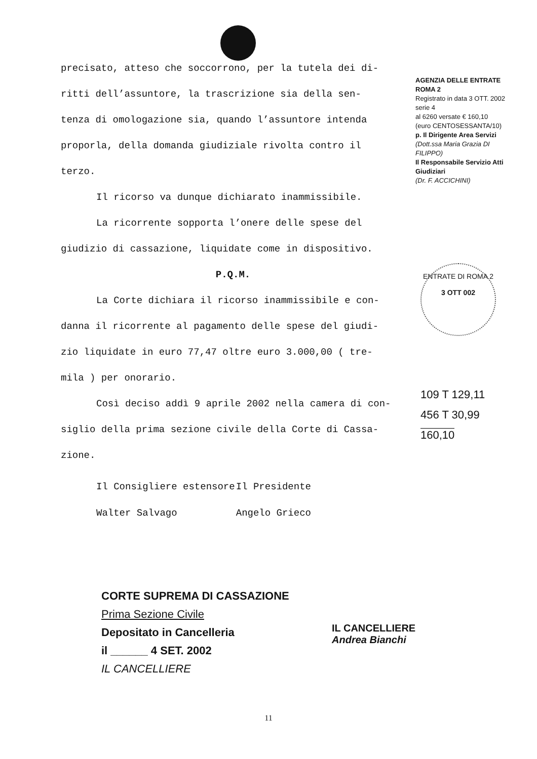precisato, atteso che soccorrono, per la tutela dei di-
ritti dell’assuntore, la trascrizione sia della sen-
tenza di omologazione sia, quando l’assuntore intenda
proporla, della domanda giudiziale rivolta contro il
terzo.
Il ricorso va dunque dichiarato inammissibile.
La ricorrente sopporta l’onere delle spese del
giudizio di cassazione, liquidate come in dispositivo.
P.Q.M.
La Corte dichiara il ricorso inammissibile e con-
danna il ricorrente al pagamento delle spese del giudi-
zio liquidate in euro 77,47 oltre euro 3.000,00 ( tre-
mila ) per onorario.
Così deciso addì 9 aprile 2002 nella camera di con-
siglio della prima sezione civile della Corte di Cassa-
zione.
Il Consigliere estensore
Walter Salvago
Il Presidente
Angelo Grieco
AGENZIA DELLE ENTRATE ROMA 2
Registrato in data 3 OTT. 2002 serie 4
al 6260 versate € 160,10
(euro CENTOSESSANTA/10)
p. Il Dirigente Area Servizi
(Dott.ssa Maria Grazia DI FILIPPO)
Il Responsabile Servizio Atti Giudiziari
(Dr. F. ACCICHINI)
ENTRATE DI ROMA 2
3 OTT 002
109 T 129,11
456 T 30,99
160,10
CORTE SUPREMA DI CASSAZIONE
Prima Sezione Civile
Depositato in Cancelleria
il ______ 4 SET. 2002
IL CANCELLIERE
IL CANCELLIERE
Andrea Bianchi
11